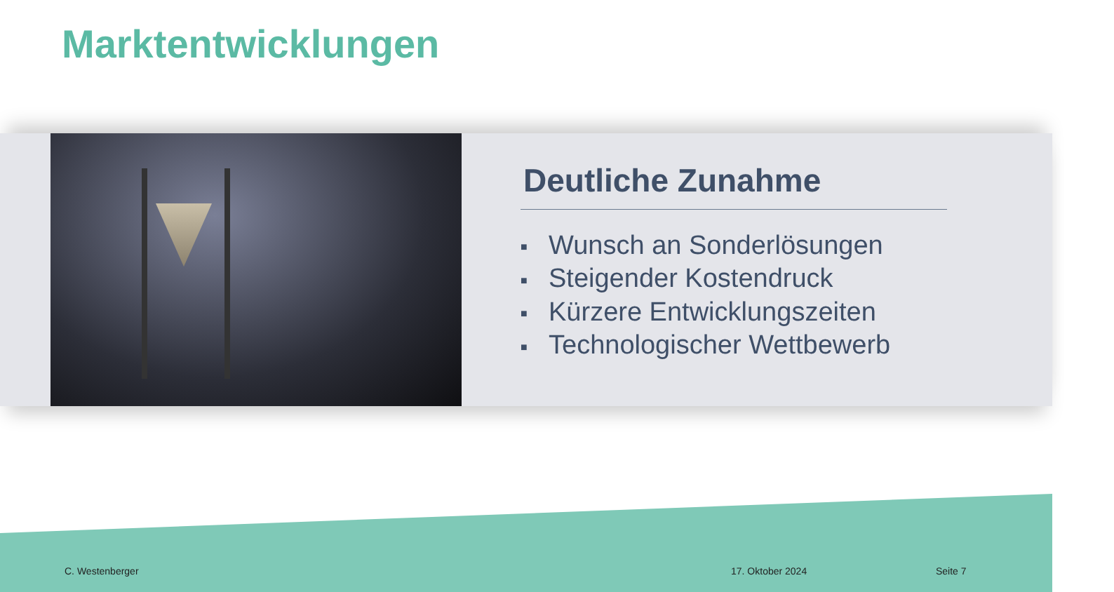Marktentwicklungen
Deutliche Zunahme
■ Wunsch an Sonderlösungen
■ Steigender Kostendruck
■ Kürzere Entwicklungszeiten
■ Technologischer Wettbewerb
C. Westenberger 17. Oktober 2024 Seite 7